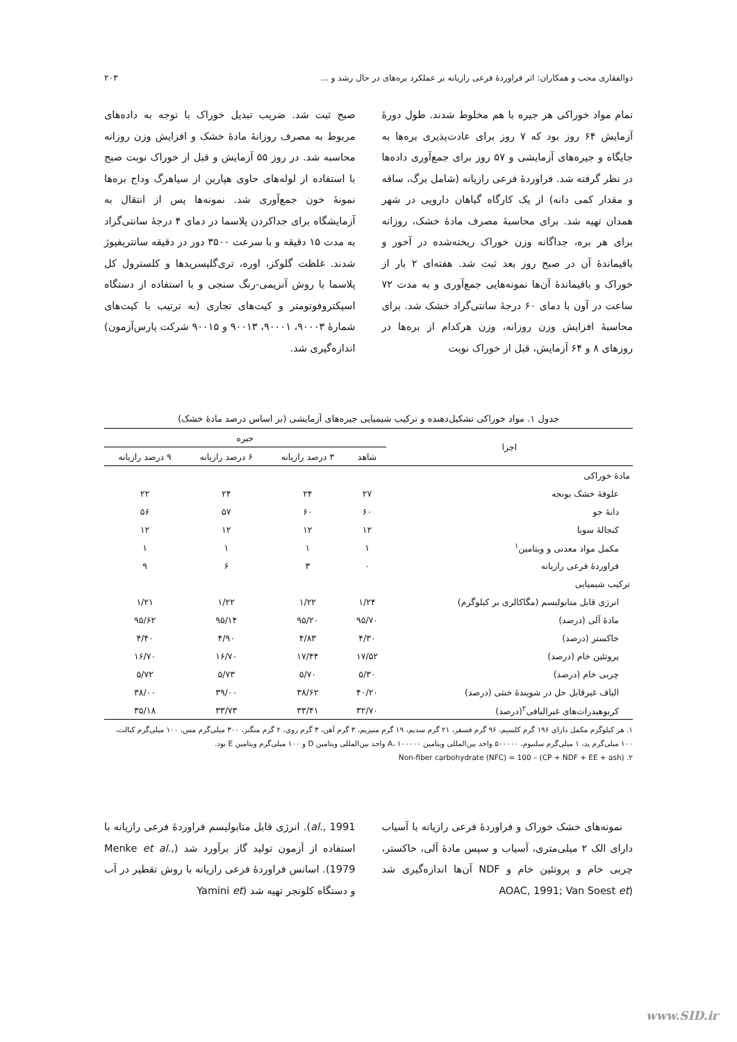ذوالفقاری محب و همکاران: اثر فراوردهٔ فرعی رازیانه بر عملکرد بره‌های در حال رشد و ... ۲۰۳
تمام مواد خوراکی هر جیره با هم مخلوط شدند. طول دورهٔ آزمایش ۶۴ روز بود که ۷ روز برای عادت‌پذیری بره‌ها به جایگاه و جیره‌های آزمایشی و ۵۷ روز برای جمع‌آوری داده‌ها در نظر گرفته شد. فراوردهٔ فرعی رازیانه (شامل برگ، ساقه و مقدار کمی دانه) از یک کارگاه گیاهان دارویی در شهر همدان تهیه شد. برای محاسبهٔ مصرف مادهٔ خشک، روزانه برای هر بره، جداگانه وزن خوراک ریخته‌شده در آخور و باقیماندهٔ آن در صبح روز بعد ثبت شد. هفته‌ای ۲ بار از خوراک و باقیماندهٔ آن‌ها نمونه‌هایی جمع‌آوری و به مدت ۷۲ ساعت در آون با دمای ۶۰ درجهٔ سانتی‌گراد خشک شد. برای محاسبهٔ افزایش وزن روزانه، وزن هرکدام از بره‌ها در روزهای ۸ و ۶۴ آزمایش، قبل از خوراک نوبت
صبح ثبت شد. ضریب تبدیل خوراک با توجه به داده‌های مربوط به مصرف روزانهٔ مادهٔ خشک و افزایش وزن روزانه محاسبه شد. در روز ۵۵ آزمایش و قبل از خوراک نوبت صبح با استفاده از لوله‌های حاوی هپارین از سیاهرگ وداج بره‌ها نمونهٔ خون جمع‌آوری شد. نمونه‌ها پس از انتقال به آزمایشگاه برای جداکردن پلاسما در دمای ۴ درجهٔ سانتی‌گراد به مدت ۱۵ دقیقه و با سرعت ۳۵۰۰ دور در دقیقه سانتریفیوژ شدند. غلظت گلوکز، اوره، تری‌گلیسریدها و کلسترول کل پلاسما با روش آنزیمی-رنگ سنجی و با استفاده از دستگاه اسپکتروفوتومتر و کیت‌های تجاری (به ترتیب با کیت‌های شمارهٔ ۹۰۰۰۳، ۹۰۰۰۱، ۹۰۰۱۳ و ۹۰۰۱۵ شرکت پارس‌آزمون) اندازه‌گیری شد.
جدول ۱. مواد خوراکی تشکیل‌دهنده و ترکیب شیمیایی جیره‌های آزمایشی (بر اساس درصد مادهٔ خشک)
| اجزا | جیره | | | |
| --- | --- | --- | --- | --- |
| | شاهد | ۳ درصد رازیانه | ۶ درصد رازیانه | ۹ درصد رازیانه |
| مادهٔ خوراکی | | | | |
| علوفهٔ خشک یونجه | ۲۷ | ۲۴ | ۲۴ | ۲۲ |
| دانهٔ جو | ۶۰ | ۶۰ | ۵۷ | ۵۶ |
| کنجالهٔ سویا | ۱۲ | ۱۲ | ۱۲ | ۱۲ |
| مکمل مواد معدنی و ویتامین<sup>۱</sup> | ۱ | ۱ | ۱ | ۱ |
| فراوردهٔ فرعی رازیانه | ۰ | ۳ | ۶ | ۹ |
| ترکیب شیمیایی | | | | |
| انرژی قابل متابولیسم (مگاکالری بر کیلوگرم) | ۱/۲۴ | ۱/۲۲ | ۱/۲۲ | ۱/۲۱ |
| مادهٔ آلی (درصد) | ۹۵/۷۰ | ۹۵/۲۰ | ۹۵/۱۴ | ۹۵/۶۲ |
| خاکستر (درصد) | ۴/۳۰ | ۴/۸۳ | ۴/۹۰ | ۴/۴۰ |
| پروتئین خام (درصد) | ۱۷/۵۲ | ۱۷/۴۴ | ۱۶/۷۰ | ۱۶/۷۰ |
| چربی خام (درصد) | ۵/۳۰ | ۵/۷۰ | ۵/۷۳ | ۵/۷۲ |
| الیاف غیرقابل حل در شویندهٔ خنثی (درصد) | ۴۰/۲۰ | ۳۸/۶۲ | ۳۹/۰۰ | ۳۸/۰۰ |
| کربوهیدرات‌های غیرالیافی<sup>۲</sup>(درصد) | ۳۲/۷۰ | ۳۳/۴۱ | ۳۳/۷۳ | ۳۵/۱۸ |
۱. هر کیلوگرم مکمل دارای ۱۹۶ گرم کلسیم، ۹۶ گرم فسفر، ۲۱ گرم سدیم، ۱۹ گرم منیزیم، ۳ گرم آهن، ۳ گرم روی، ۲ گرم منگنز، ۳۰۰ میلی‌گرم مس، ۱۰۰ میلی‌گرم کبالت، ۱۰۰ میلی‌گرم ید، ۱ میلی‌گرم سلنیوم، ۵۰۰۰۰۰ واحد بین‌المللی ویتامین A، ۱۰۰۰۰۰ واحد بین‌المللی ویتامین D و ۱۰۰ میلی‌گرم ویتامین E بود.
۲. Non-fiber carbohydrate (NFC) = 100 – (CP + NDF + EE + ash)
نمونه‌های خشک خوراک و فراوردهٔ فرعی رازیانه با آسیاب دارای الک ۲ میلی‌متری، آسیاب و سپس مادهٔ آلی، خاکستر، چربی خام و پروتئین خام و NDF آن‌ها اندازه‌گیری شد (AOAC, 1991; Van Soest et
al., 1991). انرژی قابل متابولیسم فراوردهٔ فرعی رازیانه با استفاده از آزمون تولید گاز برآورد شد (Menke et al., 1979). اسانس فراوردهٔ فرعی رازیانه با روش تقطیر در آب و دستگاه کلونجر تهیه شد (Yamini et
www.SID.ir